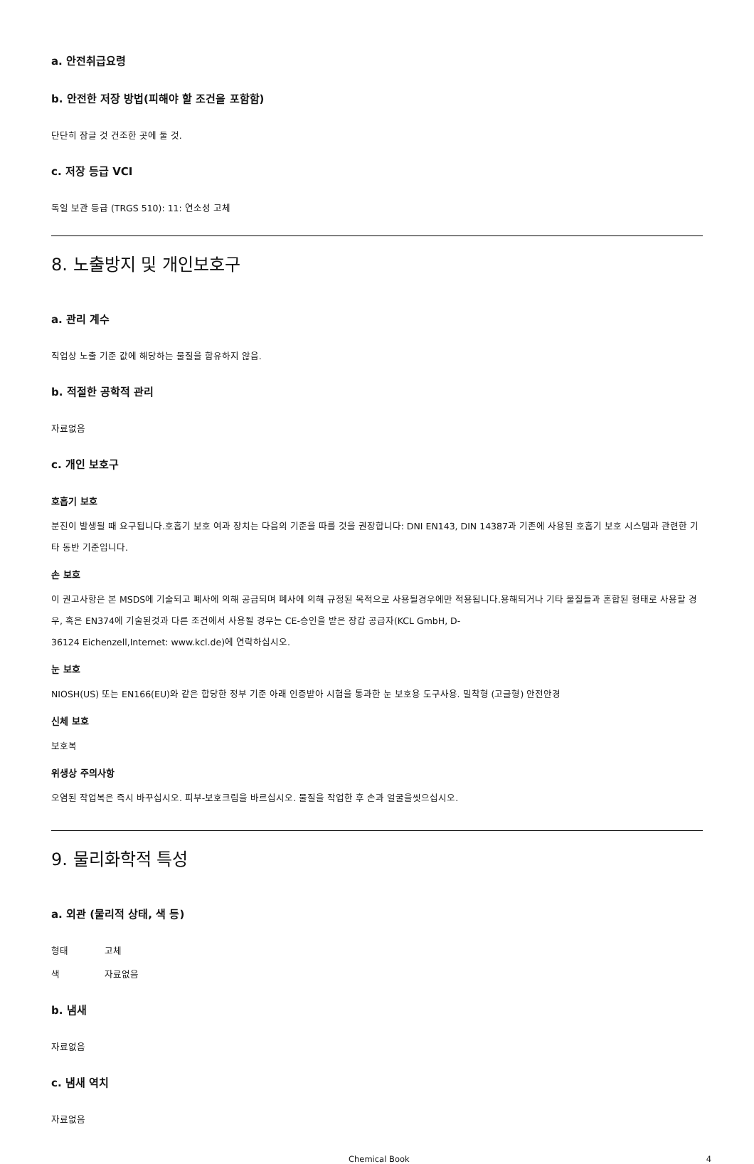a. 안전취급요령
b. 안전한 저장 방법(피해야 할 조건을 포함함)
단단히 잠글 것 건조한 곳에 둘 것.
c. 저장 등급 VCI
독일 보관 등급 (TRGS 510): 11: 연소성 고체
8. 노출방지 및 개인보호구
a. 관리 계수
직업상 노출 기준 값에 해당하는 물질을 함유하지 않음.
b. 적절한 공학적 관리
자료없음
c. 개인 보호구
호흡기 보호
분진이 발생될 때 요구됩니다.호흡기 보호 여과 장치는 다음의 기준을 따를 것을 권장합니다: DNI EN143, DIN 14387과 기존에 사용된 호흡기 보호 시스템과 관련한 기타 동반 기준입니다.
손 보호
이 권고사항은 본 MSDS에 기술되고 폐사에 의해 공급되며 폐사에 의해 규정된 목적으로 사용될경우에만 적용됩니다.용해되거나 기타 물질들과 혼합된 형태로 사용할 경우, 혹은 EN374에 기술된것과 다른 조건에서 사용될 경우는 CE-승인을 받은 장갑 공급자(KCL GmbH, D-
36124 Eichenzell,Internet: www.kcl.de)에 연락하십시오.
눈 보호
NIOSH(US) 또는 EN166(EU)와 같은 합당한 정부 기준 아래 인증받아 시험을 통과한 눈 보호용 도구사용. 밀착형 (고글형) 안전안경
신체 보호
보호복
위생상 주의사항
오염된 작업복은 즉시 바꾸십시오. 피부-보호크림을 바르십시오. 물질을 작업한 후 손과 얼굴을씻으십시오.
9. 물리화학적 특성
a. 외관 (물리적 상태, 색 등)
형태 고체
색 자료없음
b. 냄새
자료없음
c. 냄새 역치
자료없음
Chemical Book 4